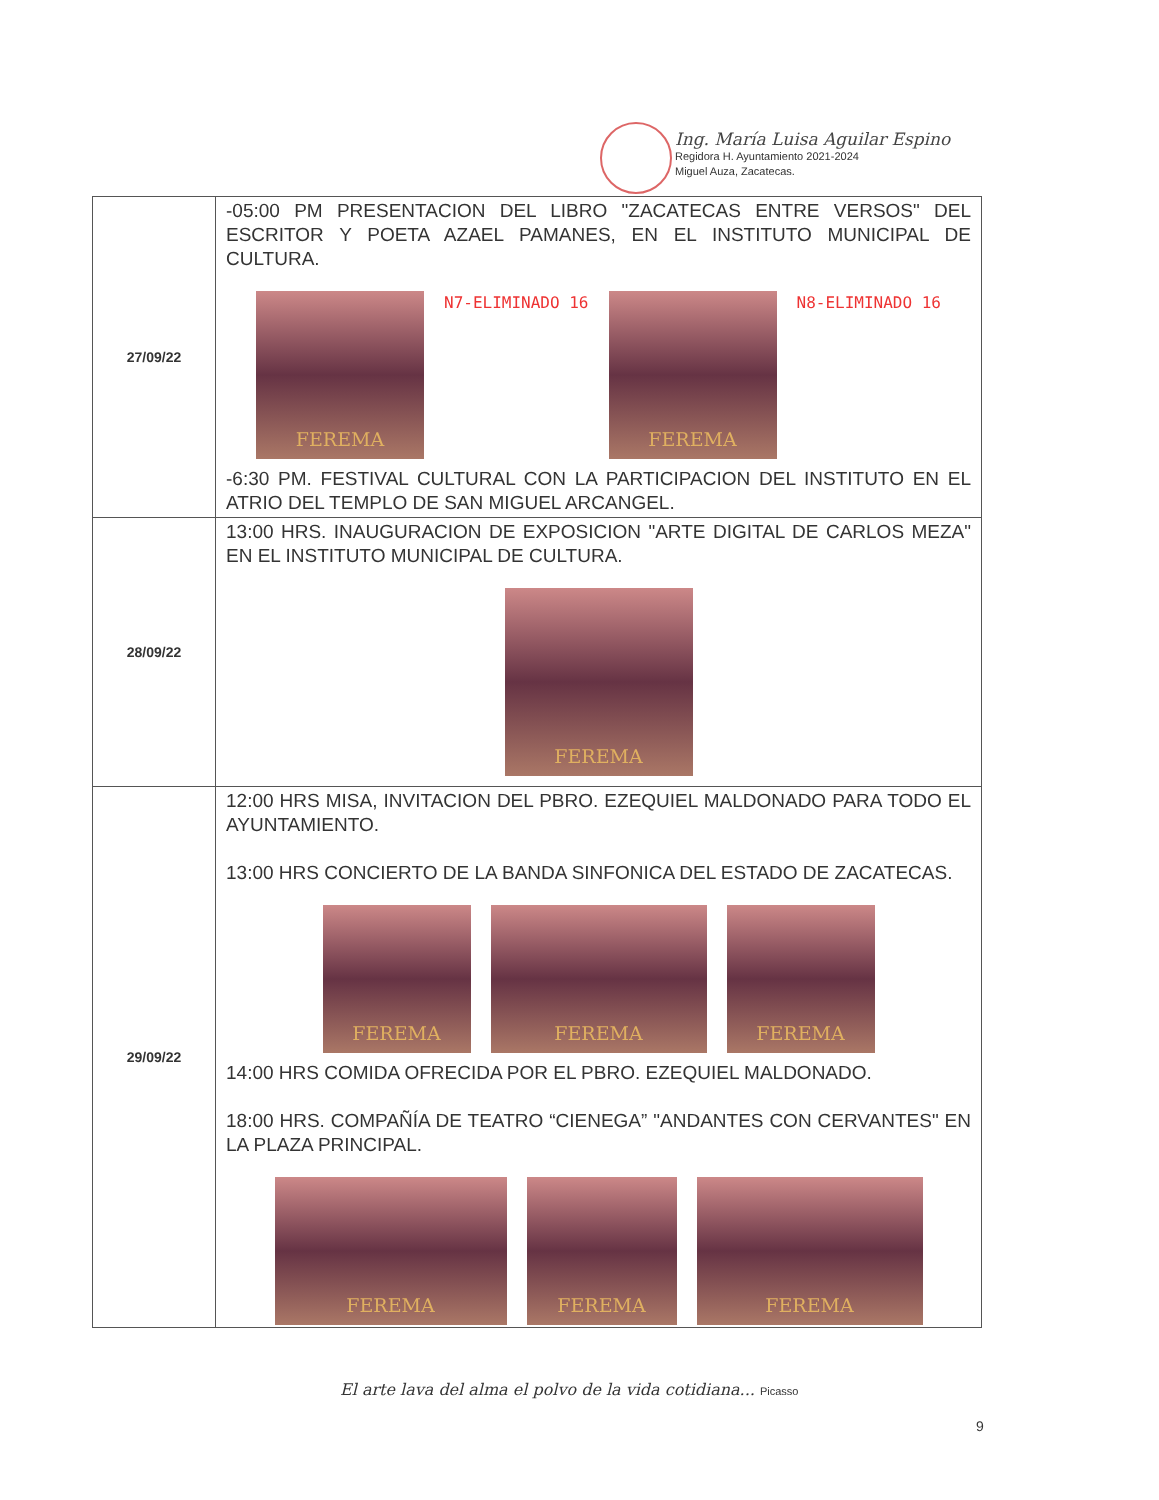Ing. María Luisa Aguilar Espino
Regidora H. Ayuntamiento 2021-2024
Miguel Auza, Zacatecas.
| 27/09/22 | -05:00 PM PRESENTACION DEL LIBRO "ZACATECAS ENTRE VERSOS" DEL ESCRITOR Y POETA AZAEL PAMANES, EN EL INSTITUTO MUNICIPAL DE CULTURA. FEREMA N7-ELIMINADO 16 FEREMA N8-ELIMINADO 16 -6:30 PM. FESTIVAL CULTURAL CON LA PARTICIPACION DEL INSTITUTO EN EL ATRIO DEL TEMPLO DE SAN MIGUEL ARCANGEL. |
| 28/09/22 | 13:00 HRS. INAUGURACION DE EXPOSICION "ARTE DIGITAL DE CARLOS MEZA" EN EL INSTITUTO MUNICIPAL DE CULTURA. FEREMA |
| 29/09/22 | 12:00 HRS MISA, INVITACION DEL PBRO. EZEQUIEL MALDONADO PARA TODO EL AYUNTAMIENTO. 13:00 HRS CONCIERTO DE LA BANDA SINFONICA DEL ESTADO DE ZACATECAS. FEREMA FEREMA FEREMA 14:00 HRS COMIDA OFRECIDA POR EL PBRO. EZEQUIEL MALDONADO. 18:00 HRS. COMPAÑÍA DE TEATRO “CIENEGA” "ANDANTES CON CERVANTES" EN LA PLAZA PRINCIPAL. FEREMA FEREMA FEREMA |
El arte lava del alma el polvo de la vida cotidiana... Picasso
9